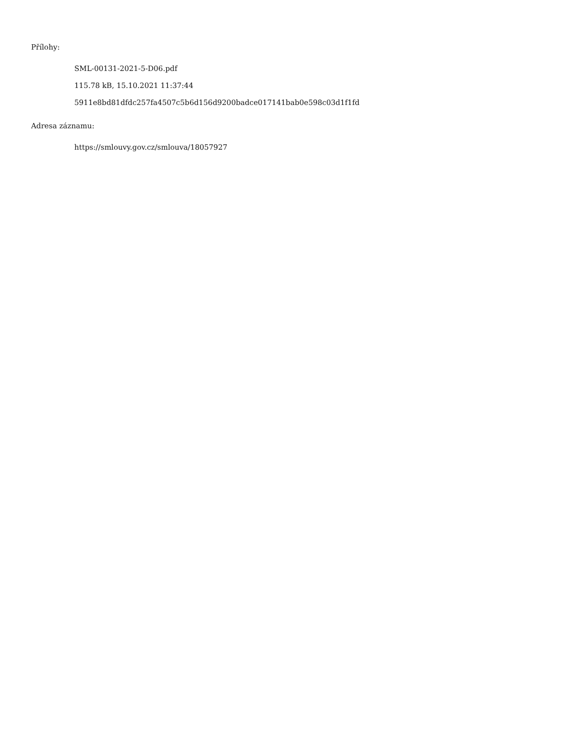Přílohy:
SML-00131-2021-5-D06.pdf
115.78 kB, 15.10.2021 11:37:44
5911e8bd81dfdc257fa4507c5b6d156d9200badce017141bab0e598c03d1f1fd
Adresa záznamu:
https://smlouvy.gov.cz/smlouva/18057927